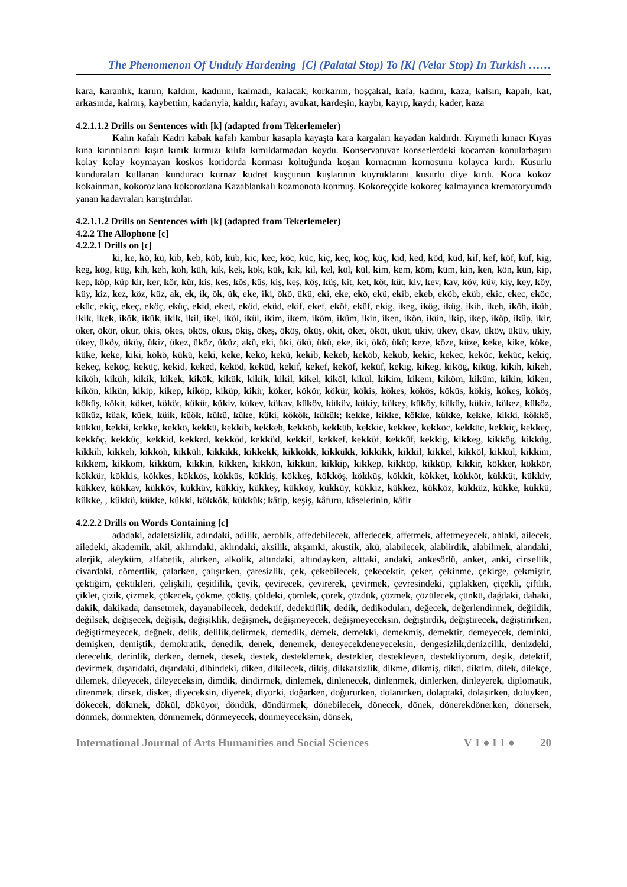The Phenomenon Of Unduly Hardening [C] (Palatal Stop) To [K] (Velar Stop) In Turkish ……
kara, karanlık, karım, kaldım, kadının, kalmadı, kalacak, korkarım, hoşçakal, kafa, kadını, kaza, kalsın, kapalı, kat, arkasında, kalmış, kaybettim, kadarıyla, kaldır, kafayı, avukat, kardeşin, kaybı, kayıp, kaydı, kader, kaza
4.2.1.1.2 Drills on Sentences with [k] (adapted from Tekerlemeler)
Kalın kafalı Kadri kabak kafalı kambur kasapla kayaşta kara kargaları kayadan kaldırdı. Kıymetli kınacı Kıyas kına kırıntılarını kışın kınık kırmızı kılıfa kımıldatmadan koydu. Konservatuvar konserlerdeki kocaman konularbaşını kolay kolay koymayan koskos koridorda korması koltuğunda koşan kornacının kornosunu kolayca kırdı. Kusurlu kunduraları kullanan kunduracı kurnaz kudret kuşçunun kuşlarının kuyruklarını kusurlu diye kırdı. Koca kokoz kokainman, kokorozlana kokorozlana Kazablankalı kozmonota konmuş. Kokoreççide kokoreç kalmayınca krematoryumda yanan kadavraları karıştırdılar.
4.2.1.1.2 Drills on Sentences with [k] (adapted from Tekerlemeler)
4.2.2 The Allophone [c]
4.2.2.1 Drills on [c]
ki, ke, kö, kü, kib, keb, köb, küb, kic, kec, köc, küc, kiç, keç, köç, küç, kid, ked, köd, küd, kif, kef, köf, küf, kig, keg, kög, küg, kih, keh, köh, küh, kik, kek, kök, kük, kık, kil, kel, köl, kül, kim, kem, köm, küm, kin, ken, kön, kün, kip, kep, köp, küp kir, ker, kör, kür, kis, kes, kös, küs, kiş, keş, köş, küş, kit, ket, köt, küt, kiv, kev, kav, köv, küv, kiy, key, köy, küy, kiz, kez, köz, küz, ak, ek, ik, ök, ük, eke, iki, ökö, ükü, eki, eke, ekö, ekü, ekib, ekeb, eköb, eküb, ekic, ekec, eköc, eküc, ekiç, ekeç, eköç, eküç, ekid, eked, eköd, eküd, ekif, ekef, eköf, eküf, ekig, ikeg, ikög, iküg, ikih, ikeh, iköh, iküh, ikik, ikek, ikök, ikük, ikik, ikil, ikel, iköl, ikül, ikim, ikem, iköm, iküm, ikin, iken, ikön, ikün, ikip, ikep, iköp, iküp, ikir, öker, ökör, ökür, ökis, ökes, ökös, öküs, ökiş, ökeş, ököş, öküş, ökit, öket, ököt, üküt, ükiv, ükev, ükav, üköv, üküv, ükiy, ükey, üköy, üküy, ükiz, ükez, üköz, üküz, akü, eki, üki, ökü, ükü, eke, iki, ökö, ükü; keze, köze, küze, keke, kike, köke, küke, keke, kiki, kökö, kükü, keki, keke, kekö, kekü, kekib, kekeb, keköb, keküb, kekic, kekec, keköc, keküc, kekiç, kekeç, keköç, keküç, kekid, keked, keköd, keküd, kekif, kekef, keköf, keküf, kekig, kikeg, kikög, kiküg, kikih, kikeh, kiköh, kiküh, kikik, kikek, kikök, kikük, kikik, kikil, kikel, kiköl, kikül, kikim, kikem, kiköm, kiküm, kikin, kiken, kikön, kikün, kikip, kikep, kiköp, kiküp, kikir, köker, kökör, kökür, kökis, kökes, kökös, köküs, kökiş, kökeş, kököş, köküş, kökit, köket, kököt, küküt, kükiv, kükev, kükav, küköv, küküv, kükiy, kükey, küköy, küküy, kükiz, kükez, küköz, küküz, küak, küek, küik, küök, kükü, küke, küki, kökök, kükük; kekke, kikke, kökke, kükke, kekke, kikki, kökkö, kükkü, kekki, kekke, kekkö, kekkü, kekkib, kekkeb, kekköb, kekküb, kekkic, kekkec, kekköc, kekküc, kekkiç, kekkeç, kekköç, kekküç, kekkid, kekked, kekköd, kekküd, kekkif, kekkef, kekköf, kekküf, kekkig, kikkeg, kikkög, kikküg, kikkih, kikkeh, kikköh, kikküh, kikkikk, kikkekk, kikkökk, kikkükk, kikkikk, kikkil, kikkel, kikköl, kikkül, kikkim, kikkem, kikköm, kikküm, kikkin, kikken, kikkön, kikkün, kikkip, kikkep, kikköp, kikküp, kikkir, kökker, kökkör, kökkür, kökkis, kökkes, kökkös, kökküs, kökkiş, kökkeş, kökköş, kökküş, kökkit, kökket, kökköt, kükküt, kükkiv, kükkev, kükkav, kükköv, kükküv, kükkiy, kükkey, kükköy, kükküy, kükkiz, kükkez, kükköz, kükküz, kükke, kükkü, kükke, , kükkü, kükke, kükki, kökkök, kükkük; kâtip, keşiş, kâfuru, kâselerinin, kâfir
4.2.2.2 Drills on Words Containing [c]
adadaki, adaletsizlik, adındaki, adilik, aerobik, affedebilecek, affedecek, affetmek, affetmeyecek, ahlaki, ailecek, ailedeki, akademik, akil, aklımdaki, aklındaki, aksilik, akşamki, akustik, akü, alabilecek, alablirdik, alabilmek, alandaki, alerjik, aleyküm, alfabetik, alırken, alkolik, altındaki, altındayken, alttaki, andaki, ankesörlü, anket, anki, cinsellik, civardaki, cömertlik, çalarken, çalışırken, çaresizlik, çek, çekebilecek, çekecektir, çeker, çekinme, çekirge, çekmiştir, çektiğim, çektikleri, çelişkili, çeşitlilik, çevik, çevirecek, çevirerek, çevirmek, çevresindeki, çıplakken, çiçekli, çiftlik, çiklet, çizik, çizmek, çökecek, çökme, çöküş, çöldeki, çömlek, çörek, çözdük, çözmek, çözülecek, çünkü, dağdaki, dahaki, dakik, dakikada, dansetmek, dayanabilecek, dedektif, dedektiflik, dedik, dedikoduları, değecek, değerlendirmek, değildik, değilsek, değişecek, değişik, değişiklik, değişmek, değişmeyecek, değişmeyeceksin, değiştirdik, değiştirecek, değiştirirken, değiştirmeyecek, değnek, delik, delilik,delirmek, demedik, demek, demekki, demekmiş, demektir, demeyecek, deminki, demişken, demiştik, demokratik, denedik, denek, denemek, deneyecekdeneyeceksin, dengesizlik,denizcilik, denizdeki, derecelık, derinlik, derken, dernek, desek, destek, desteklemek, destekler, destekleyen, destekliyorum, deşik, detektif, devirmek, dışarıdaki, dışındaki, dibindeki, diken, dikilecek, dikiş, dikkatsizlik, dikme, dikmiş, dikti, diktim, dilek, dilekçe, dilemek, dileyecek, dileyeceksin, dimdik, dindirmek, dinlemek, dinlenecek, dinlenmek, dinlerken, dinleyerek, diplomatik, direnmek, dirsek, disket, diyeceksin, diyerek, diyorki, doğarken, doğururken, dolanırken, dolaptaki, dolaşırken, doluyken, dökecek, dökmek, dökül, döküyor, döndük, döndürmek, dönebilecek, dönecek, dönek, dönerekdönerken, dönersek, dönmek, dönmekten, dönmemek, dönmeyecek, dönmeyeceksin, dönsek,
International Journal of Arts Humanities and Social Sciences V 1 ● I 1 ● 20